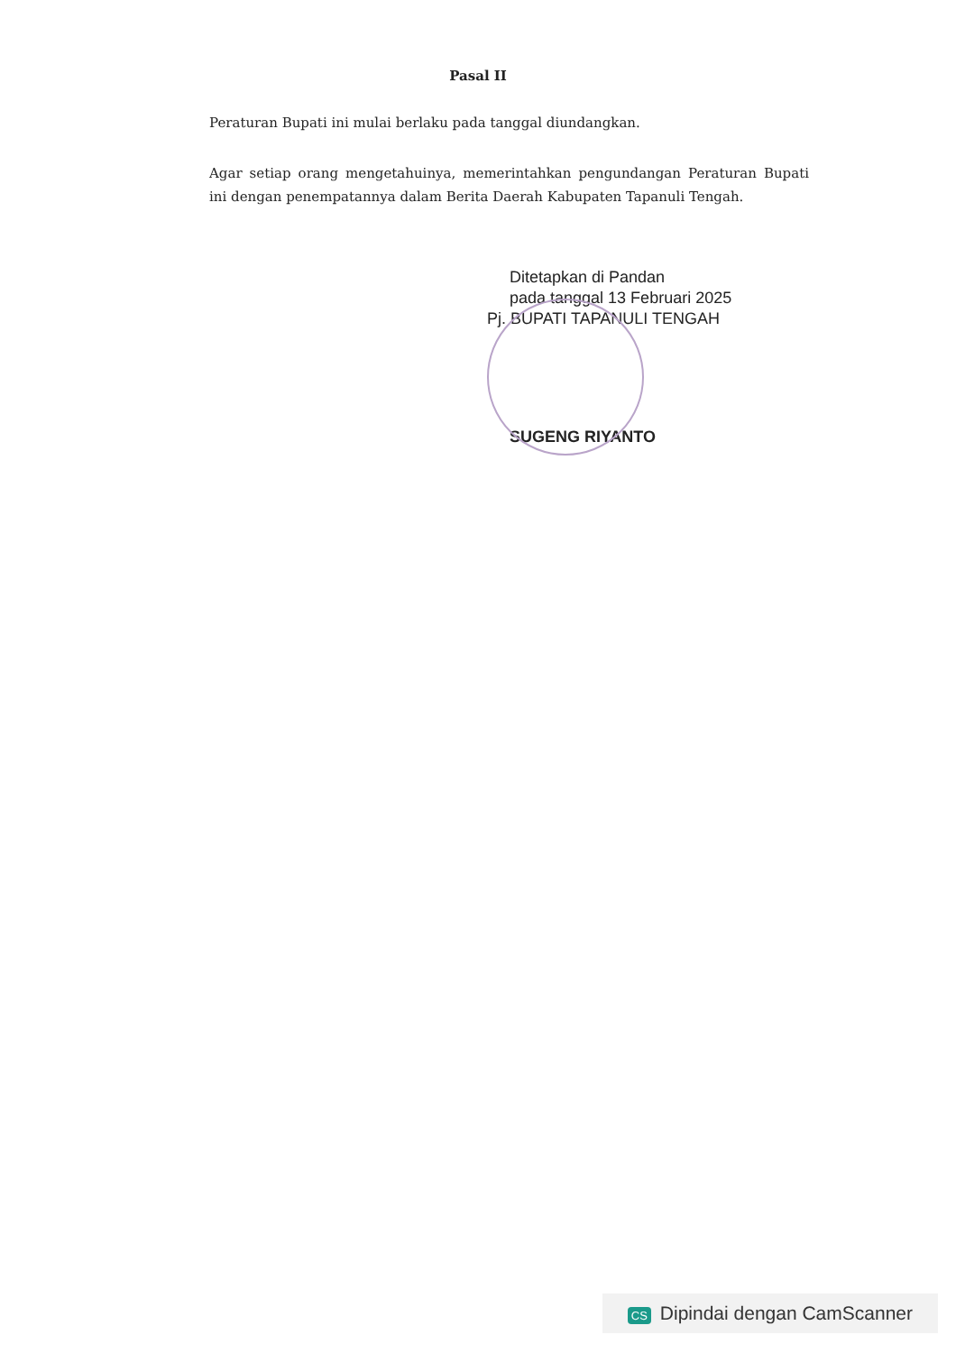Pasal II
Peraturan Bupati ini mulai berlaku pada tanggal diundangkan.
Agar setiap orang mengetahuinya, memerintahkan pengundangan Peraturan Bupati ini dengan penempatannya dalam Berita Daerah Kabupaten Tapanuli Tengah.
Ditetapkan di Pandan
pada tanggal 13 Februari 2025
Pj. BUPATI TAPANULI TENGAH
SUGENG RIYANTO
CS Dipindai dengan CamScanner